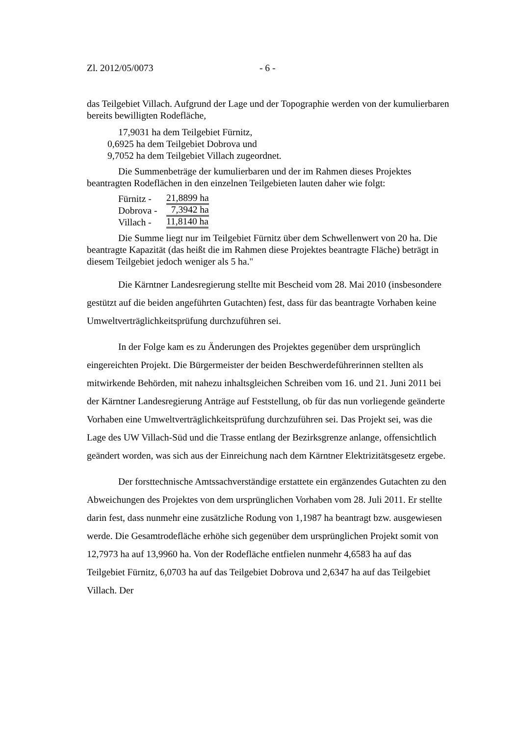Zl. 2012/05/0073 - 6 -
das Teilgebiet Villach. Aufgrund der Lage und der Topographie werden von der kumulierbaren bereits bewilligten Rodefläche,
17,9031 ha dem Teilgebiet Fürnitz,
0,6925 ha dem Teilgebiet Dobrova und
9,7052 ha dem Teilgebiet Villach zugeordnet.
Die Summenbeträge der kumulierbaren und der im Rahmen dieses Projektes beantragten Rodeflächen in den einzelnen Teilgebieten lauten daher wie folgt:
Fürnitz - 21,8899 ha
Dobrova - 7,3942 ha
Villach - 11,8140 ha
Die Summe liegt nur im Teilgebiet Fürnitz über dem Schwellenwert von 20 ha. Die beantragte Kapazität (das heißt die im Rahmen diese Projektes beantragte Fläche) beträgt in diesem Teilgebiet jedoch weniger als 5 ha."
Die Kärntner Landesregierung stellte mit Bescheid vom 28. Mai 2010 (insbesondere gestützt auf die beiden angeführten Gutachten) fest, dass für das beantragte Vorhaben keine Umweltverträglichkeitsprüfung durchzuführen sei.
In der Folge kam es zu Änderungen des Projektes gegenüber dem ursprünglich eingereichten Projekt. Die Bürgermeister der beiden Beschwerdeführerinnen stellten als mitwirkende Behörden, mit nahezu inhaltsgleichen Schreiben vom 16. und 21. Juni 2011 bei der Kärntner Landesregierung Anträge auf Feststellung, ob für das nun vorliegende geänderte Vorhaben eine Umweltverträglichkeitsprüfung durchzuführen sei. Das Projekt sei, was die Lage des UW Villach-Süd und die Trasse entlang der Bezirksgrenze anlange, offensichtlich geändert worden, was sich aus der Einreichung nach dem Kärntner Elektrizitätsgesetz ergebe.
Der forsttechnische Amtssachverständige erstattete ein ergänzendes Gutachten zu den Abweichungen des Projektes von dem ursprünglichen Vorhaben vom 28. Juli 2011. Er stellte darin fest, dass nunmehr eine zusätzliche Rodung von 1,1987 ha beantragt bzw. ausgewiesen werde. Die Gesamtrodefläche erhöhe sich gegenüber dem ursprünglichen Projekt somit von 12,7973 ha auf 13,9960 ha. Von der Rodefläche entfielen nunmehr 4,6583 ha auf das Teilgebiet Fürnitz, 6,0703 ha auf das Teilgebiet Dobrova und 2,6347 ha auf das Teilgebiet Villach. Der